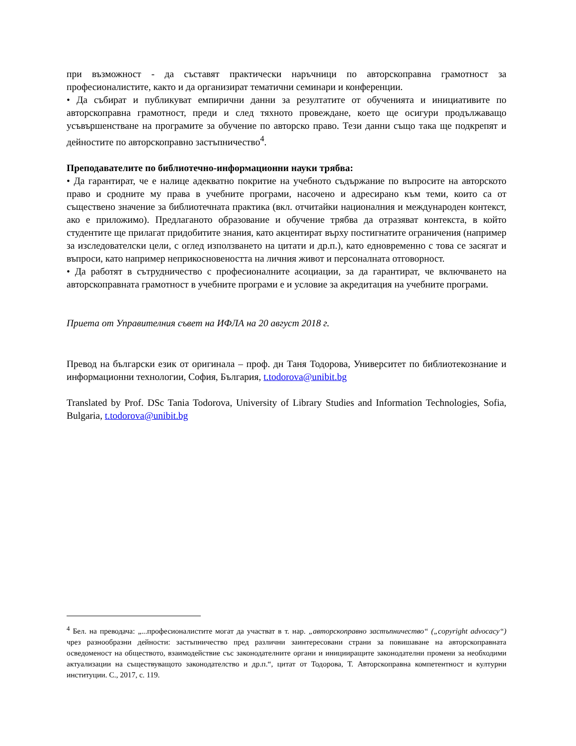при възможност - да съставят практически наръчници по авторскоправна грамотност за професионалистите, както и да организират тематични семинари и конференции.
• Да събират и публикуват емпирични данни за резултатите от обученията и инициативите по авторскоправна грамотност, преди и след тяхното провеждане, което ще осигури продължаващо усъвършенстване на програмите за обучение по авторско право. Тези данни също така ще подкрепят и дейностите по авторскоправно застъпничество<sup>4</sup>.
Преподавателите по библиотечно-информационни науки трябва:
• Да гарантират, че е налице адекватно покритие на учебното съдържание по въпросите на авторското право и сродните му права в учебните програми, насочено и адресирано към теми, които са от съществено значение за библиотечната практика (вкл. отчитайки националния и международен контекст, ако е приложимо). Предлаганото образование и обучение трябва да отразяват контекста, в който студентите ще прилагат придобитите знания, като акцентират върху постигнатите ограничения (например за изследователски цели, с оглед използването на цитати и др.п.), като едновременно с това се засягат и въпроси, като например неприкосновеността на личния живот и персоналната отговорност.
• Да работят в сътрудничество с професионалните асоциации, за да гарантират, че включването на авторскоправната грамотност в учебните програми е и условие за акредитация на учебните програми.
Приета от Управителния съвет на ИФЛА на 20 август 2018 г.
Превод на български език от оригинала – проф. дн Таня Тодорова, Университет по библиотекознание и информационни технологии, София, България, t.todorova@unibit.bg
Translated by Prof. DSc Tania Todorova, University of Library Studies and Information Technologies, Sofia, Bulgaria, t.todorova@unibit.bg
<sup>4</sup> Бел. на преводача: „...професионалистите могат да участват в т. нар. „авторскоправно застъпничество“ („copyright advocacy“) чрез разнообразни дейности: застъпничество пред различни заинтересовани страни за повишаване на авторскоправната осведоменост на обществото, взаимодействие със законодателните органи и иницииращите законодателни промени за необходими актуализации на съществуващото законодателство и др.п.“, цитат от Тодорова, Т. Авторскоправна компетентност и културни институции. С., 2017, с. 119.